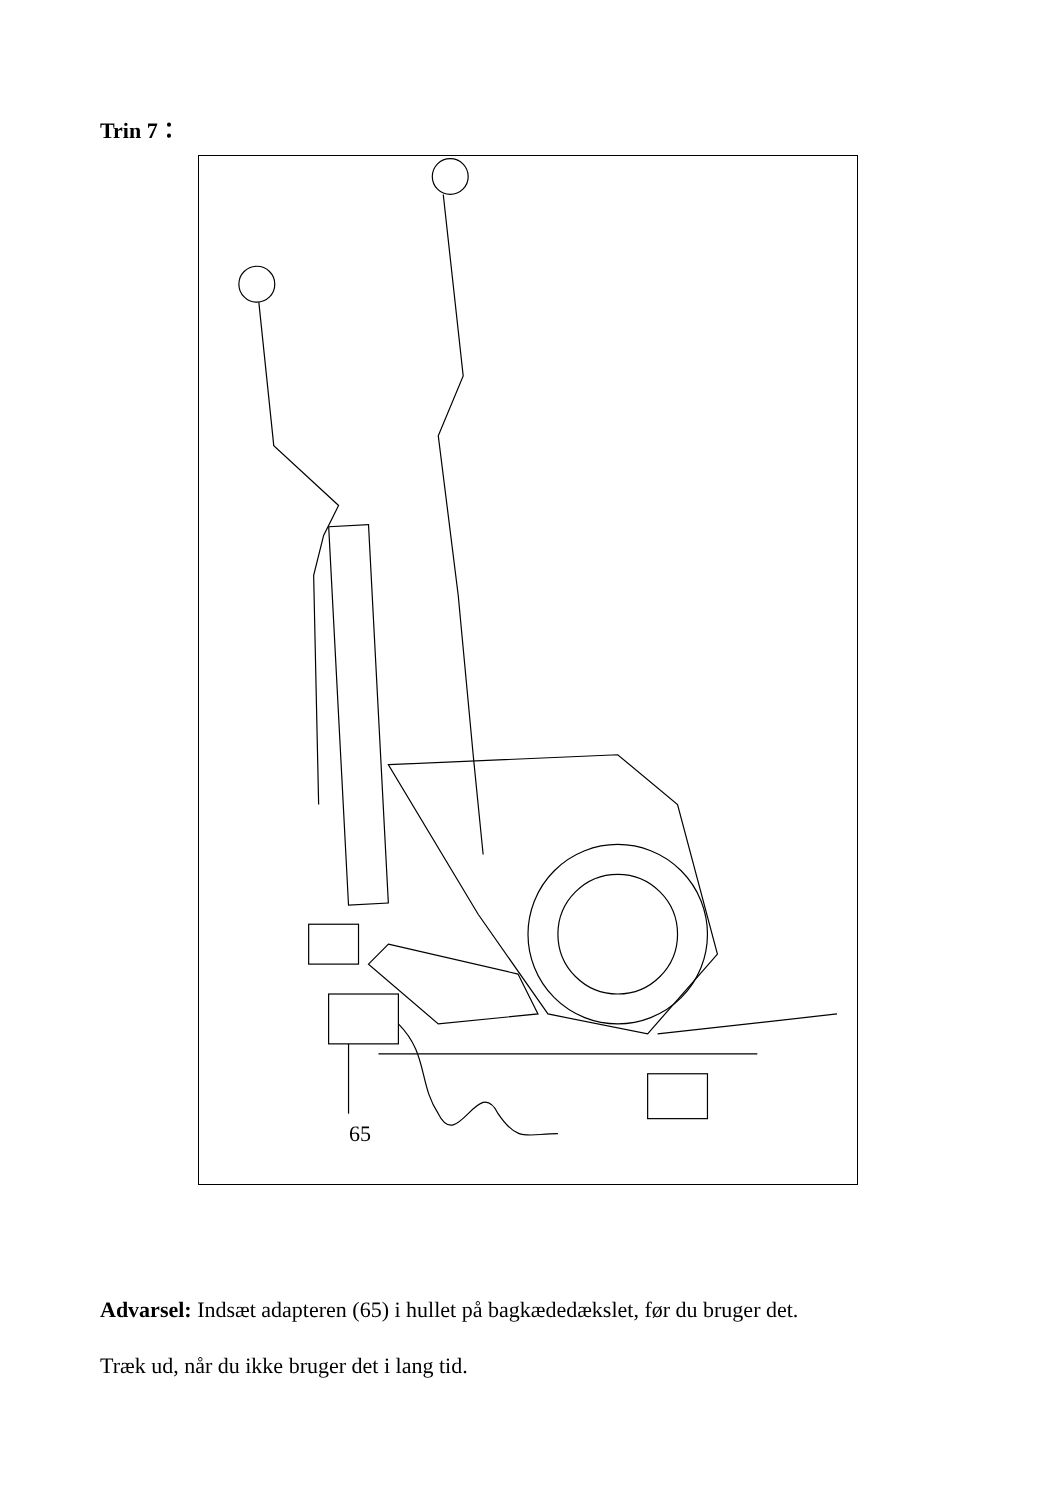Trin 7：
65
Advarsel: Indsæt adapteren (65) i hullet på bagkædedækslet, før du bruger det.
Træk ud, når du ikke bruger det i lang tid.